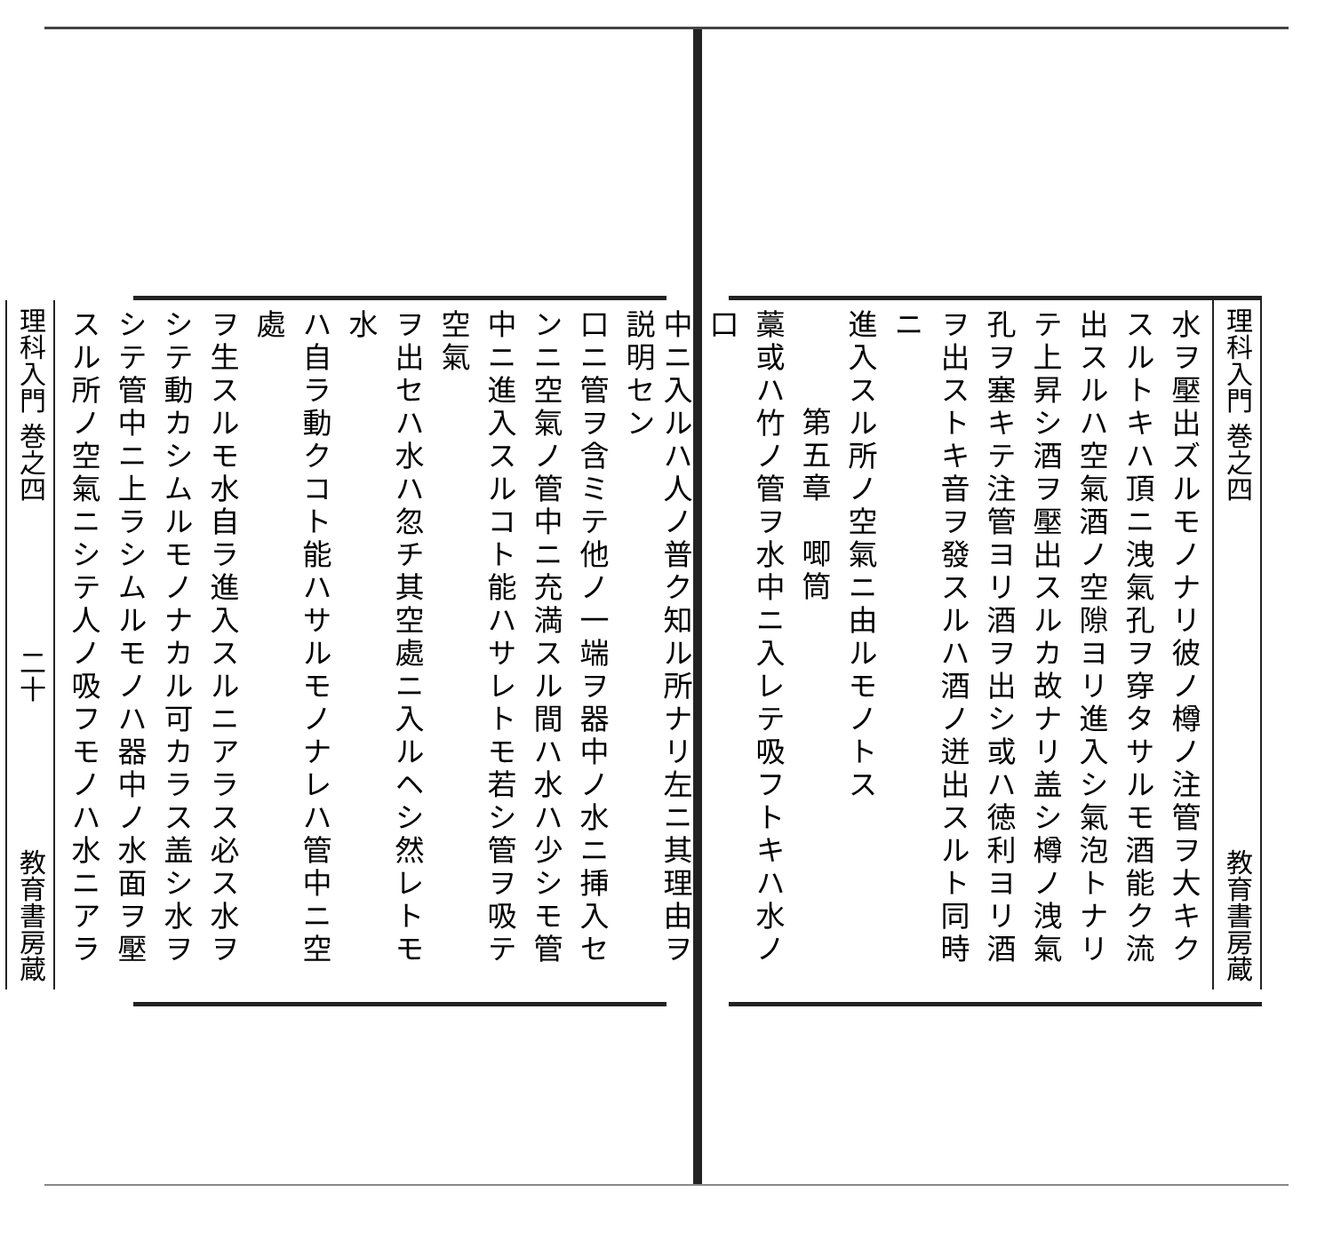理科入門 巻之四 教育書房蔵
水ヲ壓出ズルモノナリ彼ノ樽ノ注管ヲ大キク
スルトキハ頂ニ洩氣孔ヲ穿タサルモ酒能ク流
出スルハ空氣酒ノ空隙ヨリ進入シ氣泡トナリ
テ上昇シ酒ヲ壓出スルカ故ナリ盖シ樽ノ洩氣
孔ヲ塞キテ注管ヨリ酒ヲ出シ或ハ徳利ヨリ酒
ヲ出ストキ音ヲ發スルハ酒ノ迸出スルト同時ニ
進入スル所ノ空氣ニ由ルモノトス
第五章　唧筒
藁或ハ竹ノ管ヲ水中ニ入レテ吸フトキハ水ノ口
中ニ入ルハ人ノ普ク知ル所ナリ左ニ其理由ヲ
説明セン
口ニ管ヲ含ミテ他ノ一端ヲ器中ノ水ニ挿入セ
ンニ空氣ノ管中ニ充満スル間ハ水ハ少シモ管
中ニ進入スルコト能ハサレトモ若シ管ヲ吸テ空氣
ヲ出セハ水ハ忽チ其空處ニ入ルヘシ然レトモ水
ハ自ラ動クコト能ハサルモノナレハ管中ニ空處
ヲ生スルモ水自ラ進入スルニアラス必ス水ヲ
シテ動カシムルモノナカル可カラス盖シ水ヲ
シテ管中ニ上ラシムルモノハ器中ノ水面ヲ壓
スル所ノ空氣ニシテ人ノ吸フモノハ水ニアラ
理科入門 巻之四 二十 教育書房蔵